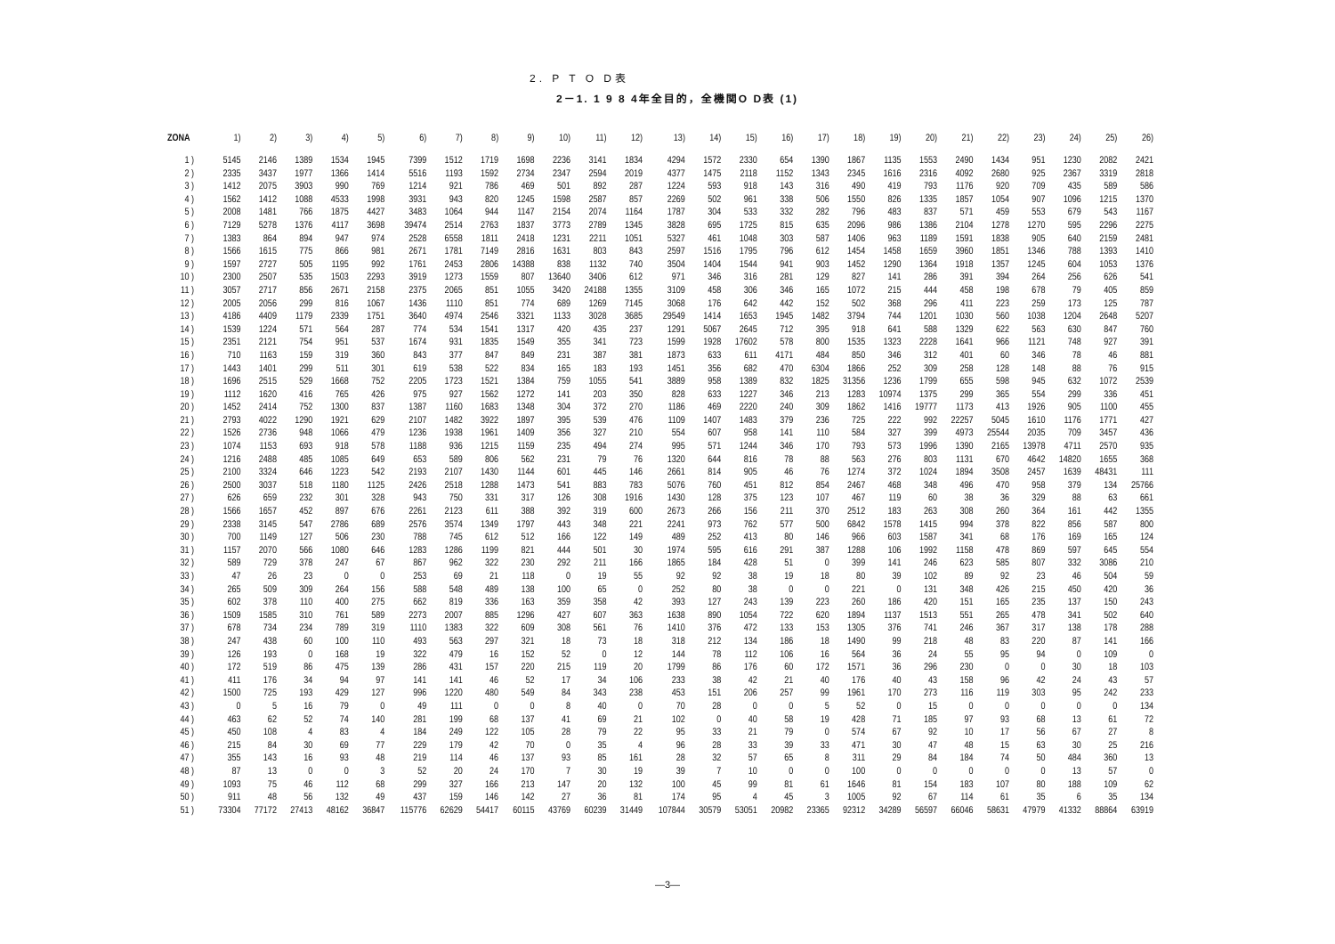2. P T O D表
2－1. 1 9 8 4年全目的，全機関O D表 (1)
| ZONA | 1) | 2) | 3) | 4) | 5) | 6) | 7) | 8) | 9) | 10) | 11) | 12) | 13) | 14) | 15) | 16) | 17) | 18) | 19) | 20) | 21) | 22) | 23) | 24) | 25) | 26) |
| --- | --- | --- | --- | --- | --- | --- | --- | --- | --- | --- | --- | --- | --- | --- | --- | --- | --- | --- | --- | --- | --- | --- | --- | --- | --- | --- |
| 1 ) | 5145 | 2146 | 1389 | 1534 | 1945 | 7399 | 1512 | 1719 | 1698 | 2236 | 3141 | 1834 | 4294 | 1572 | 2330 | 654 | 1390 | 1867 | 1135 | 1553 | 2490 | 1434 | 951 | 1230 | 2082 | 2421 |
| 2 ) | 2335 | 3437 | 1977 | 1366 | 1414 | 5516 | 1193 | 1592 | 2734 | 2347 | 2594 | 2019 | 4377 | 1475 | 2118 | 1152 | 1343 | 2345 | 1616 | 2316 | 4092 | 2680 | 925 | 2367 | 3319 | 2818 |
| 3 ) | 1412 | 2075 | 3903 | 990 | 769 | 1214 | 921 | 786 | 469 | 501 | 892 | 287 | 1224 | 593 | 918 | 143 | 316 | 490 | 419 | 793 | 1176 | 920 | 709 | 435 | 589 | 586 |
| 4 ) | 1562 | 1412 | 1088 | 4533 | 1998 | 3931 | 943 | 820 | 1245 | 1598 | 2587 | 857 | 2269 | 502 | 961 | 338 | 506 | 1550 | 826 | 1335 | 1857 | 1054 | 907 | 1096 | 1215 | 1370 |
| 5 ) | 2008 | 1481 | 766 | 1875 | 4427 | 3483 | 1064 | 944 | 1147 | 2154 | 2074 | 1164 | 1787 | 304 | 533 | 332 | 282 | 796 | 483 | 837 | 571 | 459 | 553 | 679 | 543 | 1167 |
| 6 ) | 7129 | 5278 | 1376 | 4117 | 3698 | 39474 | 2514 | 2763 | 1837 | 3773 | 2789 | 1345 | 3828 | 695 | 1725 | 815 | 635 | 2096 | 986 | 1386 | 2104 | 1278 | 1270 | 595 | 2296 | 2275 |
| 7 ) | 1383 | 864 | 894 | 947 | 974 | 2528 | 6558 | 1811 | 2418 | 1231 | 2211 | 1051 | 5327 | 461 | 1048 | 303 | 587 | 1406 | 963 | 1189 | 1591 | 1838 | 905 | 640 | 2159 | 2481 |
| 8 ) | 1566 | 1615 | 775 | 866 | 981 | 2671 | 1781 | 7149 | 2816 | 1631 | 803 | 843 | 2597 | 1516 | 1795 | 796 | 612 | 1454 | 1458 | 1659 | 3960 | 1851 | 1346 | 788 | 1393 | 1410 |
| 9 ) | 1597 | 2727 | 505 | 1195 | 992 | 1761 | 2453 | 2806 | 14388 | 838 | 1132 | 740 | 3504 | 1404 | 1544 | 941 | 903 | 1452 | 1290 | 1364 | 1918 | 1357 | 1245 | 604 | 1053 | 1376 |
| 10 ) | 2300 | 2507 | 535 | 1503 | 2293 | 3919 | 1273 | 1559 | 807 | 13640 | 3406 | 612 | 971 | 346 | 316 | 281 | 129 | 827 | 141 | 286 | 391 | 394 | 264 | 256 | 626 | 541 |
| 11 ) | 3057 | 2717 | 856 | 2671 | 2158 | 2375 | 2065 | 851 | 1055 | 3420 | 24188 | 1355 | 3109 | 458 | 306 | 346 | 165 | 1072 | 215 | 444 | 458 | 198 | 678 | 79 | 405 | 859 |
| 12 ) | 2005 | 2056 | 299 | 816 | 1067 | 1436 | 1110 | 851 | 774 | 689 | 1269 | 7145 | 3068 | 176 | 642 | 442 | 152 | 502 | 368 | 296 | 411 | 223 | 259 | 173 | 125 | 787 |
| 13 ) | 4186 | 4409 | 1179 | 2339 | 1751 | 3640 | 4974 | 2546 | 3321 | 1133 | 3028 | 3685 | 29549 | 1414 | 1653 | 1945 | 1482 | 3794 | 744 | 1201 | 1030 | 560 | 1038 | 1204 | 2648 | 5207 |
| 14 ) | 1539 | 1224 | 571 | 564 | 287 | 774 | 534 | 1541 | 1317 | 420 | 435 | 237 | 1291 | 5067 | 2645 | 712 | 395 | 918 | 641 | 588 | 1329 | 622 | 563 | 630 | 847 | 760 |
| 15 ) | 2351 | 2121 | 754 | 951 | 537 | 1674 | 931 | 1835 | 1549 | 355 | 341 | 723 | 1599 | 1928 | 17602 | 578 | 800 | 1535 | 1323 | 2228 | 1641 | 966 | 1121 | 748 | 927 | 391 |
| 16 ) | 710 | 1163 | 159 | 319 | 360 | 843 | 377 | 847 | 849 | 231 | 387 | 381 | 1873 | 633 | 611 | 4171 | 484 | 850 | 346 | 312 | 401 | 60 | 346 | 78 | 46 | 881 |
| 17 ) | 1443 | 1401 | 299 | 511 | 301 | 619 | 538 | 522 | 834 | 165 | 183 | 193 | 1451 | 356 | 682 | 470 | 6304 | 1866 | 252 | 309 | 258 | 128 | 148 | 88 | 76 | 915 |
| 18 ) | 1696 | 2515 | 529 | 1668 | 752 | 2205 | 1723 | 1521 | 1384 | 759 | 1055 | 541 | 3889 | 958 | 1389 | 832 | 1825 | 31356 | 1236 | 1799 | 655 | 598 | 945 | 632 | 1072 | 2539 |
| 19 ) | 1112 | 1620 | 416 | 765 | 426 | 975 | 927 | 1562 | 1272 | 141 | 203 | 350 | 828 | 633 | 1227 | 346 | 213 | 1283 | 10974 | 1375 | 299 | 365 | 554 | 299 | 336 | 451 |
| 20 ) | 1452 | 2414 | 752 | 1300 | 837 | 1387 | 1160 | 1683 | 1348 | 304 | 372 | 270 | 1186 | 469 | 2220 | 240 | 309 | 1862 | 1416 | 19777 | 1173 | 413 | 1926 | 905 | 1100 | 455 |
| 21 ) | 2793 | 4022 | 1290 | 1921 | 629 | 2107 | 1482 | 3922 | 1897 | 395 | 539 | 476 | 1109 | 1407 | 1483 | 379 | 236 | 725 | 222 | 992 | 22257 | 5045 | 1610 | 1176 | 1771 | 427 |
| 22 ) | 1526 | 2736 | 948 | 1066 | 479 | 1236 | 1938 | 1961 | 1409 | 356 | 327 | 210 | 554 | 607 | 958 | 141 | 110 | 584 | 327 | 399 | 4973 | 25544 | 2035 | 709 | 3457 | 436 |
| 23 ) | 1074 | 1153 | 693 | 918 | 578 | 1188 | 936 | 1215 | 1159 | 235 | 494 | 274 | 995 | 571 | 1244 | 346 | 170 | 793 | 573 | 1996 | 1390 | 2165 | 13978 | 4711 | 2570 | 935 |
| 24 ) | 1216 | 2488 | 485 | 1085 | 649 | 653 | 589 | 806 | 562 | 231 | 79 | 76 | 1320 | 644 | 816 | 78 | 88 | 563 | 276 | 803 | 1131 | 670 | 4642 | 14820 | 1655 | 368 |
| 25 ) | 2100 | 3324 | 646 | 1223 | 542 | 2193 | 2107 | 1430 | 1144 | 601 | 445 | 146 | 2661 | 814 | 905 | 46 | 76 | 1274 | 372 | 1024 | 1894 | 3508 | 2457 | 1639 | 48431 | 111 |
| 26 ) | 2500 | 3037 | 518 | 1180 | 1125 | 2426 | 2518 | 1288 | 1473 | 541 | 883 | 783 | 5076 | 760 | 451 | 812 | 854 | 2467 | 468 | 348 | 496 | 470 | 958 | 379 | 134 | 25766 |
| 27 ) | 626 | 659 | 232 | 301 | 328 | 943 | 750 | 331 | 317 | 126 | 308 | 1916 | 1430 | 128 | 375 | 123 | 107 | 467 | 119 | 60 | 38 | 36 | 329 | 88 | 63 | 661 |
| 28 ) | 1566 | 1657 | 452 | 897 | 676 | 2261 | 2123 | 611 | 388 | 392 | 319 | 600 | 2673 | 266 | 156 | 211 | 370 | 2512 | 183 | 263 | 308 | 260 | 364 | 161 | 442 | 1355 |
| 29 ) | 2338 | 3145 | 547 | 2786 | 689 | 2576 | 3574 | 1349 | 1797 | 443 | 348 | 221 | 2241 | 973 | 762 | 577 | 500 | 6842 | 1578 | 1415 | 994 | 378 | 822 | 856 | 587 | 800 |
| 30 ) | 700 | 1149 | 127 | 506 | 230 | 788 | 745 | 612 | 512 | 166 | 122 | 149 | 489 | 252 | 413 | 80 | 146 | 966 | 603 | 1587 | 341 | 68 | 176 | 169 | 165 | 124 |
| 31 ) | 1157 | 2070 | 566 | 1080 | 646 | 1283 | 1286 | 1199 | 821 | 444 | 501 | 30 | 1974 | 595 | 616 | 291 | 387 | 1288 | 106 | 1992 | 1158 | 478 | 869 | 597 | 645 | 554 |
| 32 ) | 589 | 729 | 378 | 247 | 67 | 867 | 962 | 322 | 230 | 292 | 211 | 166 | 1865 | 184 | 428 | 51 | 0 | 399 | 141 | 246 | 623 | 585 | 807 | 332 | 3086 | 210 |
| 33 ) | 47 | 26 | 23 | 0 | 0 | 253 | 69 | 21 | 118 | 0 | 19 | 55 | 92 | 92 | 38 | 19 | 18 | 80 | 39 | 102 | 89 | 92 | 23 | 46 | 504 | 59 |
| 34 ) | 265 | 509 | 309 | 264 | 156 | 588 | 548 | 489 | 138 | 100 | 65 | 0 | 252 | 80 | 38 | 0 | 0 | 221 | 0 | 131 | 348 | 426 | 215 | 450 | 420 | 36 |
| 35 ) | 602 | 378 | 110 | 400 | 275 | 662 | 819 | 336 | 163 | 359 | 358 | 42 | 393 | 127 | 243 | 139 | 223 | 260 | 186 | 420 | 151 | 165 | 235 | 137 | 150 | 243 |
| 36 ) | 1509 | 1585 | 310 | 761 | 589 | 2273 | 2007 | 885 | 1296 | 427 | 607 | 363 | 1638 | 890 | 1054 | 722 | 620 | 1894 | 1137 | 1513 | 551 | 265 | 478 | 341 | 502 | 640 |
| 37 ) | 678 | 734 | 234 | 789 | 319 | 1110 | 1383 | 322 | 609 | 308 | 561 | 76 | 1410 | 376 | 472 | 133 | 153 | 1305 | 376 | 741 | 246 | 367 | 317 | 138 | 178 | 288 |
| 38 ) | 247 | 438 | 60 | 100 | 110 | 493 | 563 | 297 | 321 | 18 | 73 | 18 | 318 | 212 | 134 | 186 | 18 | 1490 | 99 | 218 | 48 | 83 | 220 | 87 | 141 | 166 |
| 39 ) | 126 | 193 | 0 | 168 | 19 | 322 | 479 | 16 | 152 | 52 | 0 | 12 | 144 | 78 | 112 | 106 | 16 | 564 | 36 | 24 | 55 | 95 | 94 | 0 | 109 | 0 |
| 40 ) | 172 | 519 | 86 | 475 | 139 | 286 | 431 | 157 | 220 | 215 | 119 | 20 | 1799 | 86 | 176 | 60 | 172 | 1571 | 36 | 296 | 230 | 0 | 0 | 30 | 18 | 103 |
| 41 ) | 411 | 176 | 34 | 94 | 97 | 141 | 141 | 46 | 52 | 17 | 34 | 106 | 233 | 38 | 42 | 21 | 40 | 176 | 40 | 43 | 158 | 96 | 42 | 24 | 43 | 57 |
| 42 ) | 1500 | 725 | 193 | 429 | 127 | 996 | 1220 | 480 | 549 | 84 | 343 | 238 | 453 | 151 | 206 | 257 | 99 | 1961 | 170 | 273 | 116 | 119 | 303 | 95 | 242 | 233 |
| 43 ) | 0 | 5 | 16 | 79 | 0 | 49 | 111 | 0 | 0 | 8 | 40 | 0 | 70 | 28 | 0 | 0 | 5 | 52 | 0 | 15 | 0 | 0 | 0 | 0 | 0 | 134 |
| 44 ) | 463 | 62 | 52 | 74 | 140 | 281 | 199 | 68 | 137 | 41 | 69 | 21 | 102 | 0 | 40 | 58 | 19 | 428 | 71 | 185 | 97 | 93 | 68 | 13 | 61 | 72 |
| 45 ) | 450 | 108 | 4 | 83 | 4 | 184 | 249 | 122 | 105 | 28 | 79 | 22 | 95 | 33 | 21 | 79 | 0 | 574 | 67 | 92 | 10 | 17 | 56 | 67 | 27 | 8 |
| 46 ) | 215 | 84 | 30 | 69 | 77 | 229 | 179 | 42 | 70 | 0 | 35 | 4 | 96 | 28 | 33 | 39 | 33 | 471 | 30 | 47 | 48 | 15 | 63 | 30 | 25 | 216 |
| 47 ) | 355 | 143 | 16 | 93 | 48 | 219 | 114 | 46 | 137 | 93 | 85 | 161 | 28 | 32 | 57 | 65 | 8 | 311 | 29 | 84 | 184 | 74 | 50 | 484 | 360 | 13 |
| 48 ) | 87 | 13 | 0 | 0 | 3 | 52 | 20 | 24 | 170 | 7 | 30 | 19 | 39 | 7 | 10 | 0 | 0 | 100 | 0 | 0 | 0 | 0 | 0 | 13 | 57 | 0 |
| 49 ) | 1093 | 75 | 46 | 112 | 68 | 299 | 327 | 166 | 213 | 147 | 20 | 132 | 100 | 45 | 99 | 81 | 61 | 1646 | 81 | 154 | 183 | 107 | 80 | 188 | 109 | 62 |
| 50 ) | 911 | 48 | 56 | 132 | 49 | 437 | 159 | 146 | 142 | 27 | 36 | 81 | 174 | 95 | 4 | 45 | 3 | 1005 | 92 | 67 | 114 | 61 | 35 | 6 | 35 | 134 |
| 51 ) | 73304 | 77172 | 27413 | 48162 | 36847 | 115776 | 62629 | 54417 | 60115 | 43769 | 60239 | 31449 | 107844 | 30579 | 53051 | 20982 | 23365 | 92312 | 34289 | 56597 | 66046 | 58631 | 47979 | 41332 | 88864 | 63919 |
—3—